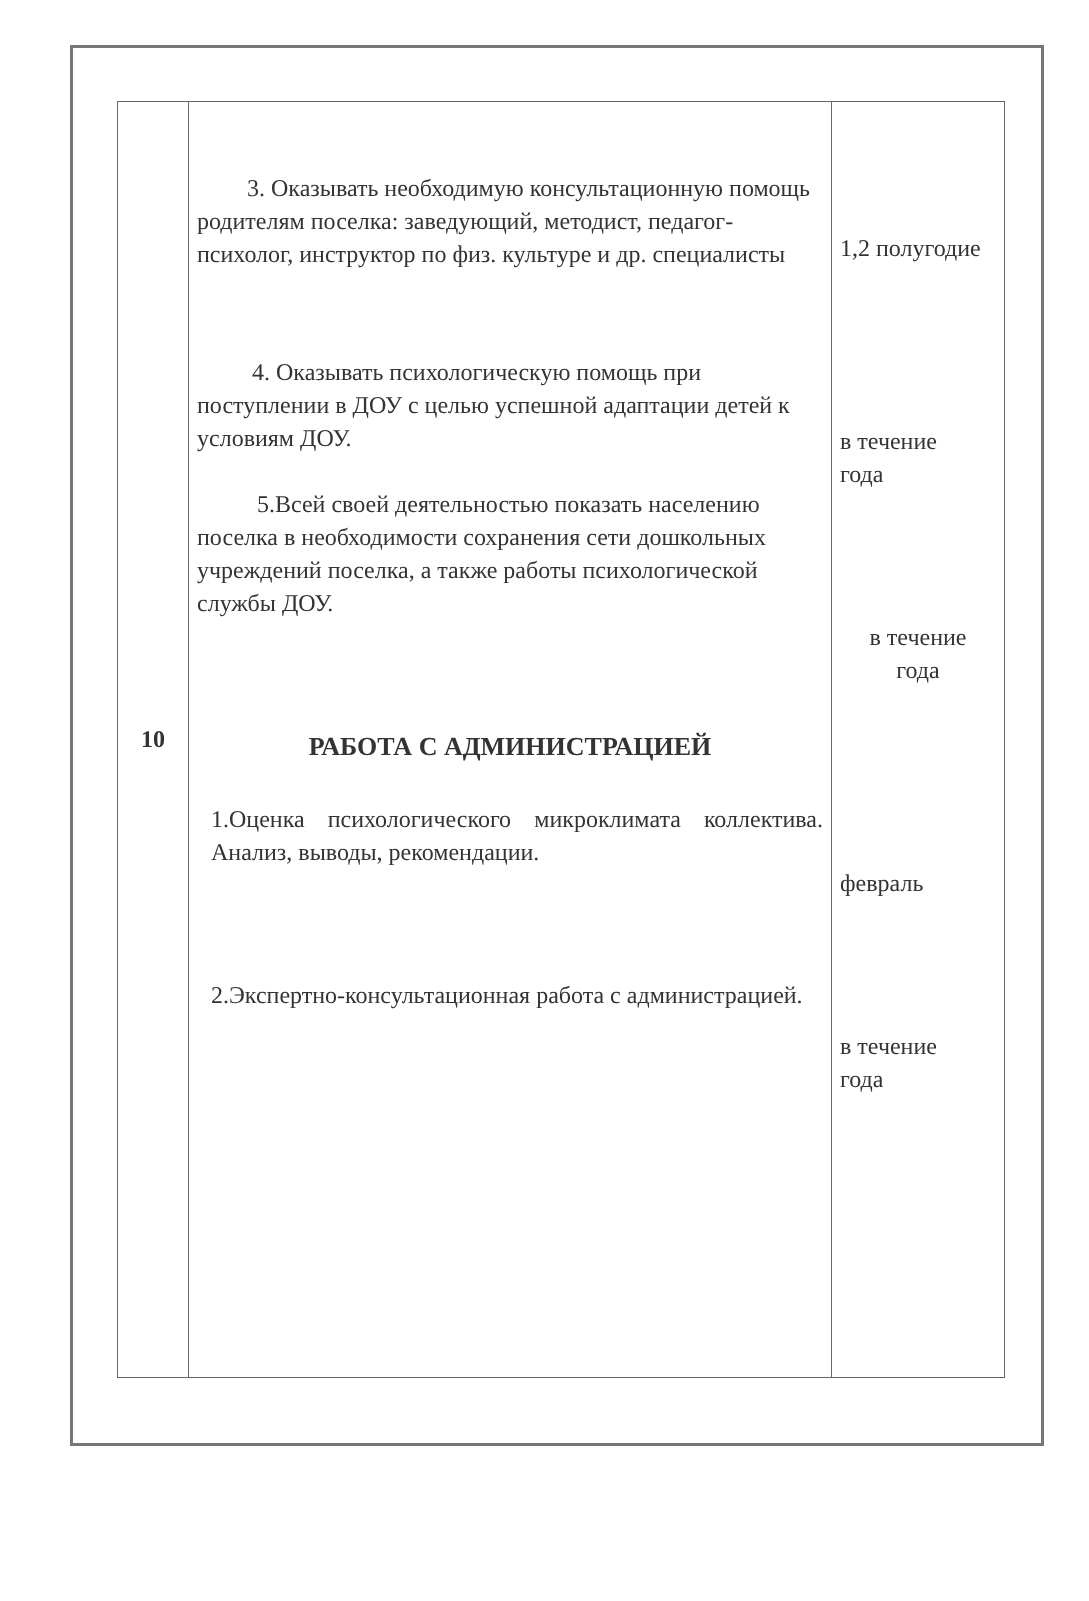| 10 | 3. Оказывать необходимую консультационную помощь родителям поселка: заведующий, методист, педагог-психолог, инструктор по физ. культуре и др. специалисты 4. Оказывать психологическую помощь при поступлении в ДОУ с целью успешной адаптации детей к условиям ДОУ. 5.Всей своей деятельностью показать населению поселка в необходимости сохранения сети дошкольных учреждений поселка, а также работы психологической службы ДОУ. РАБОТА С АДМИНИСТРАЦИЕЙ 1.Оценка психологического микроклимата коллектива. Анализ, выводы, рекомендации. 2.Экспертно-консультационная работа с администрацией. | 1,2 полугодие в течение года в течение года февраль в течение года |